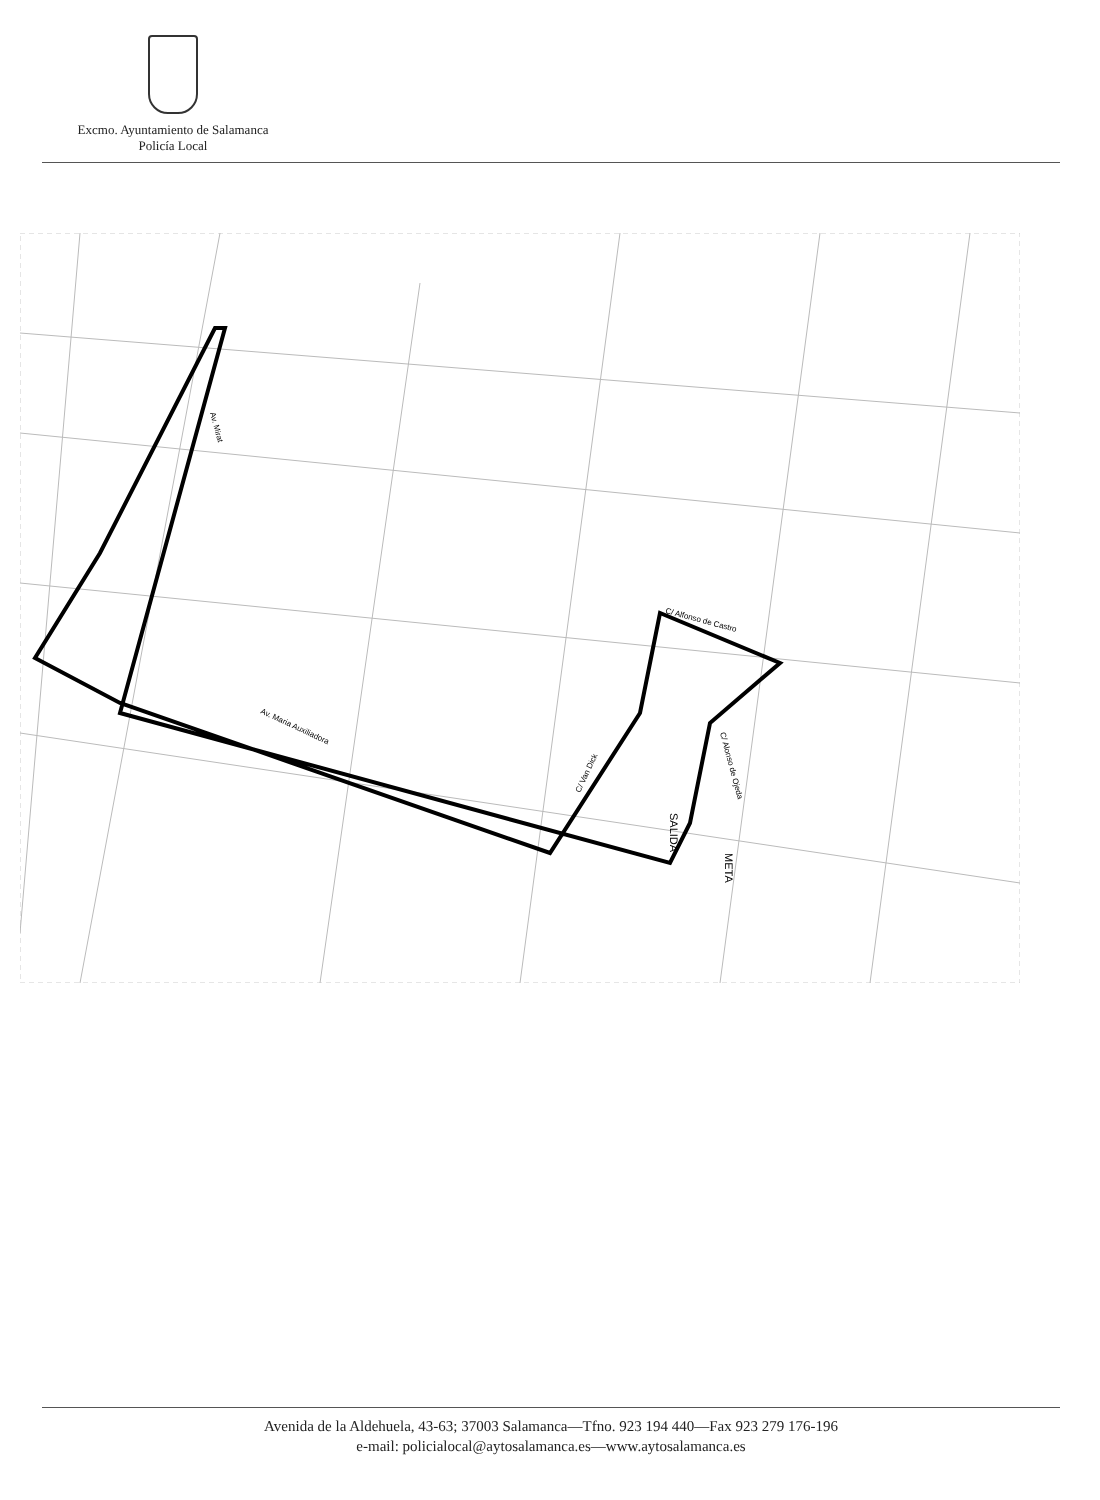Excmo. Ayuntamiento de Salamanca
Policía Local
Av. Mirat
Av. Maria Auxiliadora
C/ Van Dick
C/ Alfonso de Castro
C/ Alonso de Ojeda
SALIDA
META
Avenida de la Aldehuela, 43-63; 37003 Salamanca—Tfno. 923 194 440—Fax 923 279 176-196
e-mail: policialocal@aytosalamanca.es—www.aytosalamanca.es